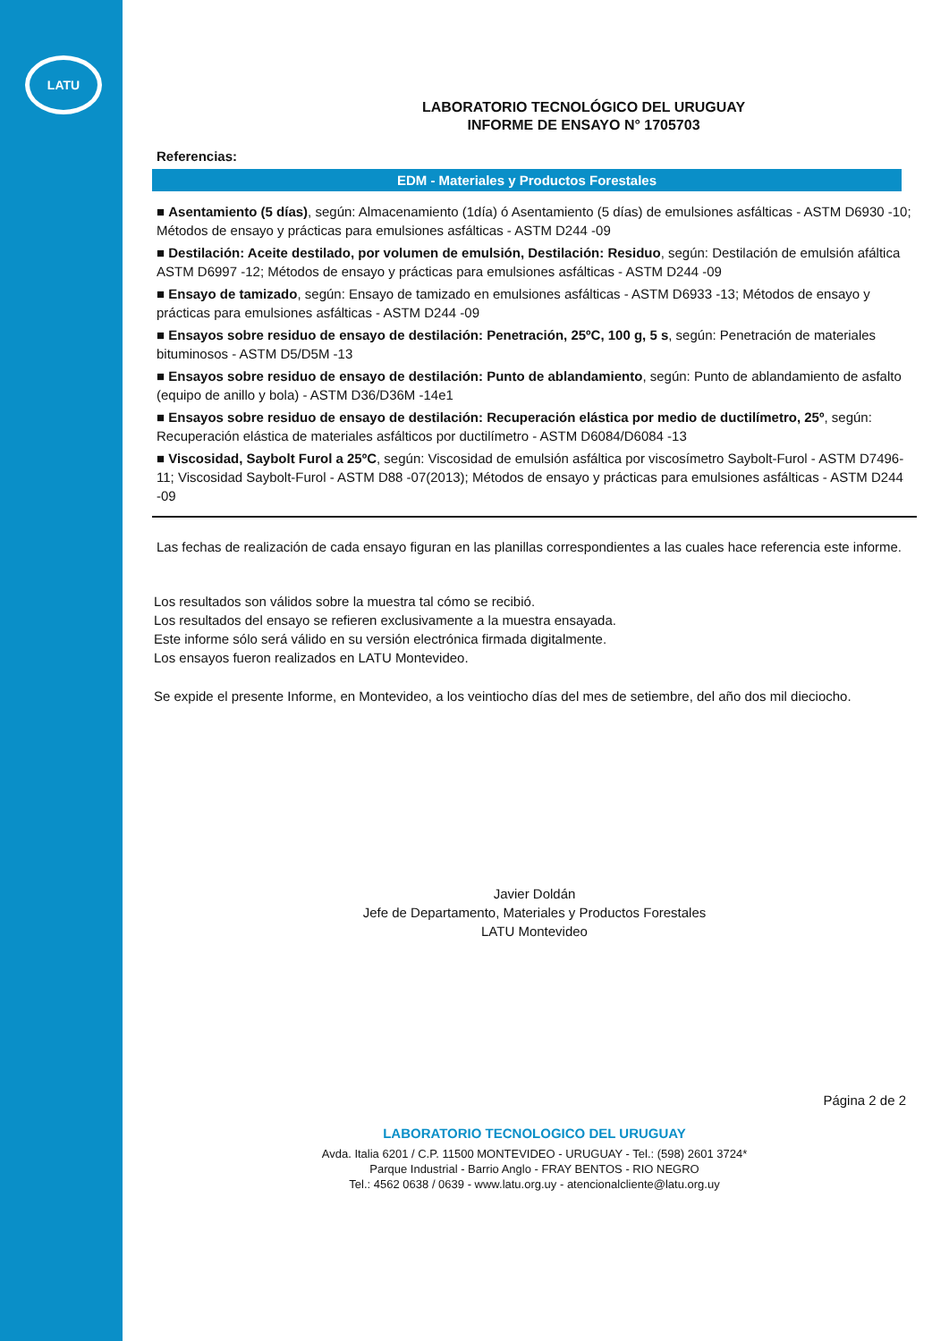LATU
LABORATORIO TECNOLÓGICO DEL URUGUAY
INFORME DE ENSAYO N° 1705703
Referencias:
EDM - Materiales y Productos Forestales
■ Asentamiento (5 días), según: Almacenamiento (1día) ó Asentamiento (5 días) de emulsiones asfálticas - ASTM D6930 -10; Métodos de ensayo y prácticas para emulsiones asfálticas - ASTM D244 -09
■ Destilación: Aceite destilado, por volumen de emulsión, Destilación: Residuo, según: Destilación de emulsión afáltica ASTM D6997 -12; Métodos de ensayo y prácticas para emulsiones asfálticas - ASTM D244 -09
■ Ensayo de tamizado, según: Ensayo de tamizado en emulsiones asfálticas - ASTM D6933 -13; Métodos de ensayo y prácticas para emulsiones asfálticas - ASTM D244 -09
■ Ensayos sobre residuo de ensayo de destilación: Penetración, 25ºC, 100 g, 5 s, según: Penetración de materiales bituminosos - ASTM D5/D5M -13
■ Ensayos sobre residuo de ensayo de destilación: Punto de ablandamiento, según: Punto de ablandamiento de asfalto (equipo de anillo y bola) - ASTM D36/D36M -14e1
■ Ensayos sobre residuo de ensayo de destilación: Recuperación elástica por medio de ductilímetro, 25º, según: Recuperación elástica de materiales asfálticos por ductilímetro - ASTM D6084/D6084 -13
■ Viscosidad, Saybolt Furol a 25ºC, según: Viscosidad de emulsión asfáltica por viscosímetro Saybolt-Furol - ASTM D7496-11; Viscosidad Saybolt-Furol - ASTM D88 -07(2013); Métodos de ensayo y prácticas para emulsiones asfálticas - ASTM D244 -09
Las fechas de realización de cada ensayo figuran en las planillas correspondientes a las cuales hace referencia este informe.
Los resultados son válidos sobre la muestra tal cómo se recibió.
Los resultados del ensayo se refieren exclusivamente a la muestra ensayada.
Este informe sólo será válido en su versión electrónica firmada digitalmente.
Los ensayos fueron realizados en LATU Montevideo.
Se expide el presente Informe, en Montevideo, a los veintiocho días del mes de setiembre, del año dos mil dieciocho.
Javier Doldán
Jefe de Departamento, Materiales y Productos Forestales
LATU Montevideo
Página 2 de 2
LABORATORIO TECNOLOGICO DEL URUGUAY
Avda. Italia 6201 / C.P. 11500 MONTEVIDEO - URUGUAY - Tel.: (598) 2601 3724*
Parque Industrial - Barrio Anglo - FRAY BENTOS - RIO NEGRO
Tel.: 4562 0638 / 0639 - www.latu.org.uy - atencionalcliente@latu.org.uy